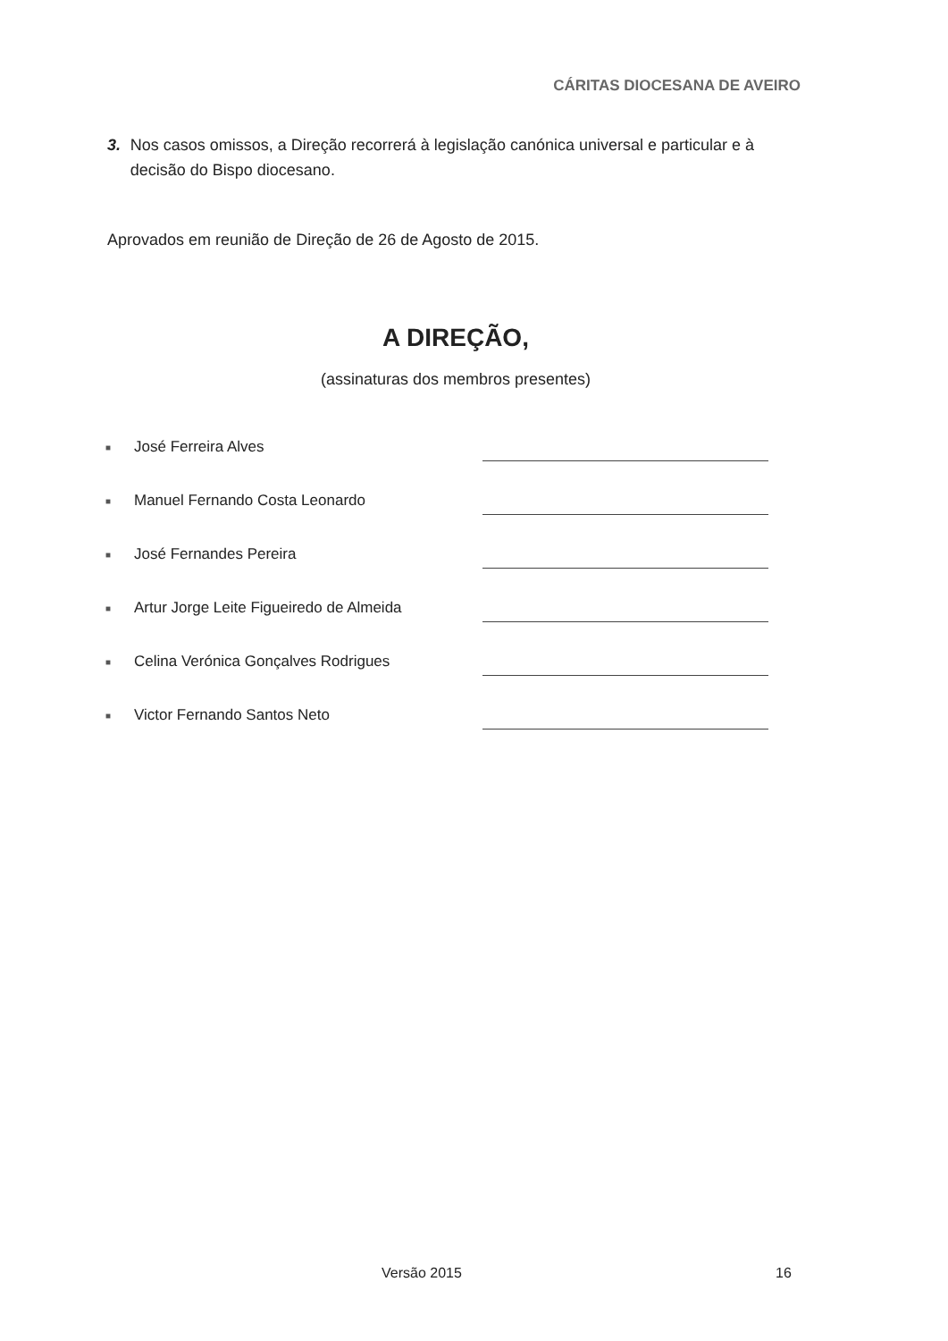CÁRITAS DIOCESANA DE AVEIRO
3. Nos casos omissos, a Direção recorrerá à legislação canónica universal e particular e à decisão do Bispo diocesano.
Aprovados em reunião de Direção de 26 de Agosto de 2015.
A DIREÇÃO,
(assinaturas dos membros presentes)
■ José Ferreira Alves
■ Manuel Fernando Costa Leonardo
■ José Fernandes Pereira
■ Artur Jorge Leite Figueiredo de Almeida
■ Celina Verónica Gonçalves Rodrigues
■ Victor Fernando Santos Neto
Versão 2015 16